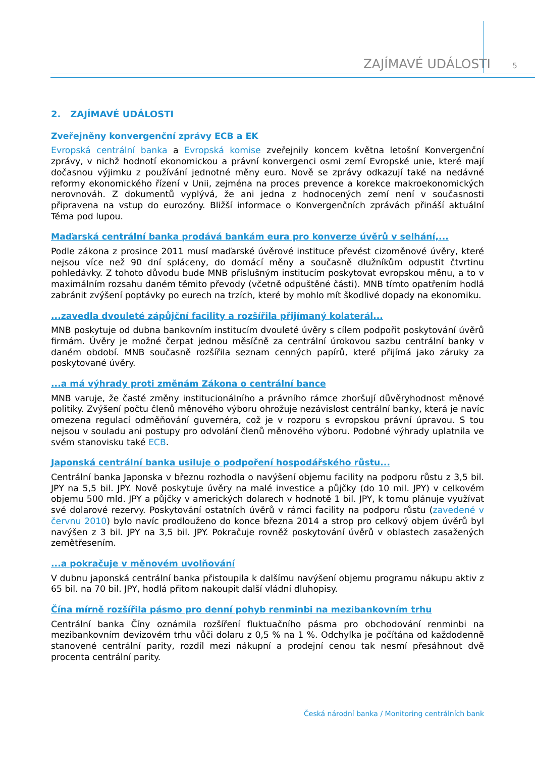ZAJÍMAVÉ UDÁLOSTI 5
2. ZAJÍMAVÉ UDÁLOSTI
Zveřejněny konvergenční zprávy ECB a EK
Evropská centrální banka a Evropská komise zveřejnily koncem května letošní Konvergenční zprávy, v nichž hodnotí ekonomickou a právní konvergenci osmi zemí Evropské unie, které mají dočasnou výjimku z používání jednotné měny euro. Nově se zprávy odkazují také na nedávné reformy ekonomického řízení v Unii, zejména na proces prevence a korekce makroekonomických nerovnováh. Z dokumentů vyplývá, že ani jedna z hodnocených zemí není v současnosti připravena na vstup do eurozóny. Bližší informace o Konvergenčních zprávách přináší aktuální Téma pod lupou.
Maďarská centrální banka prodává bankám eura pro konverze úvěrů v selhání,...
Podle zákona z prosince 2011 musí maďarské úvěrové instituce převést cizoměnové úvěry, které nejsou více než 90 dní spláceny, do domácí měny a současně dlužníkům odpustit čtvrtinu pohledávky. Z tohoto důvodu bude MNB příslušným institucím poskytovat evropskou měnu, a to v maximálním rozsahu daném těmito převody (včetně odpuštěné části). MNB tímto opatřením hodlá zabránit zvýšení poptávky po eurech na trzích, které by mohlo mít škodlivé dopady na ekonomiku.
...zavedla dvouleté zápůjční facility a rozšířila přijímaný kolaterál...
MNB poskytuje od dubna bankovním institucím dvouleté úvěry s cílem podpořit poskytování úvěrů firmám. Úvěry je možné čerpat jednou měsíčně za centrální úrokovou sazbu centrální banky v daném období. MNB současně rozšířila seznam cenných papírů, které přijímá jako záruky za poskytované úvěry.
...a má výhrady proti změnám Zákona o centrální bance
MNB varuje, že časté změny institucionálního a právního rámce zhoršují důvěryhodnost měnové politiky. Zvýšení počtu členů měnového výboru ohrožuje nezávislost centrální banky, která je navíc omezena regulací odměňování guvernéra, což je v rozporu s evropskou právní úpravou. S tou nejsou v souladu ani postupy pro odvolání členů měnového výboru. Podobné výhrady uplatnila ve svém stanovisku také ECB.
Japonská centrální banka usiluje o podpoření hospodářského růstu...
Centrální banka Japonska v březnu rozhodla o navýšení objemu facility na podporu růstu z 3,5 bil. JPY na 5,5 bil. JPY. Nově poskytuje úvěry na malé investice a půjčky (do 10 mil. JPY) v celkovém objemu 500 mld. JPY a půjčky v amerických dolarech v hodnotě 1 bil. JPY, k tomu plánuje využívat své dolarové rezervy. Poskytování ostatních úvěrů v rámci facility na podporu růstu (zavedené v červnu 2010) bylo navíc prodlouženo do konce března 2014 a strop pro celkový objem úvěrů byl navýšen z 3 bil. JPY na 3,5 bil. JPY. Pokračuje rovněž poskytování úvěrů v oblastech zasažených zemětřesením.
...a pokračuje v měnovém uvolňování
V dubnu japonská centrální banka přistoupila k dalšímu navýšení objemu programu nákupu aktiv z 65 bil. na 70 bil. JPY, hodlá přitom nakoupit další vládní dluhopisy.
Čína mírně rozšířila pásmo pro denní pohyb renminbi na mezibankovním trhu
Centrální banka Číny oznámila rozšíření fluktuačního pásma pro obchodování renminbi na mezibankovním devizovém trhu vůči dolaru z 0,5 % na 1 %. Odchylka je počítána od každodenně stanovené centrální parity, rozdíl mezi nákupní a prodejní cenou tak nesmí přesáhnout dvě procenta centrální parity.
Česká národní banka / Monitoring centrálních bank